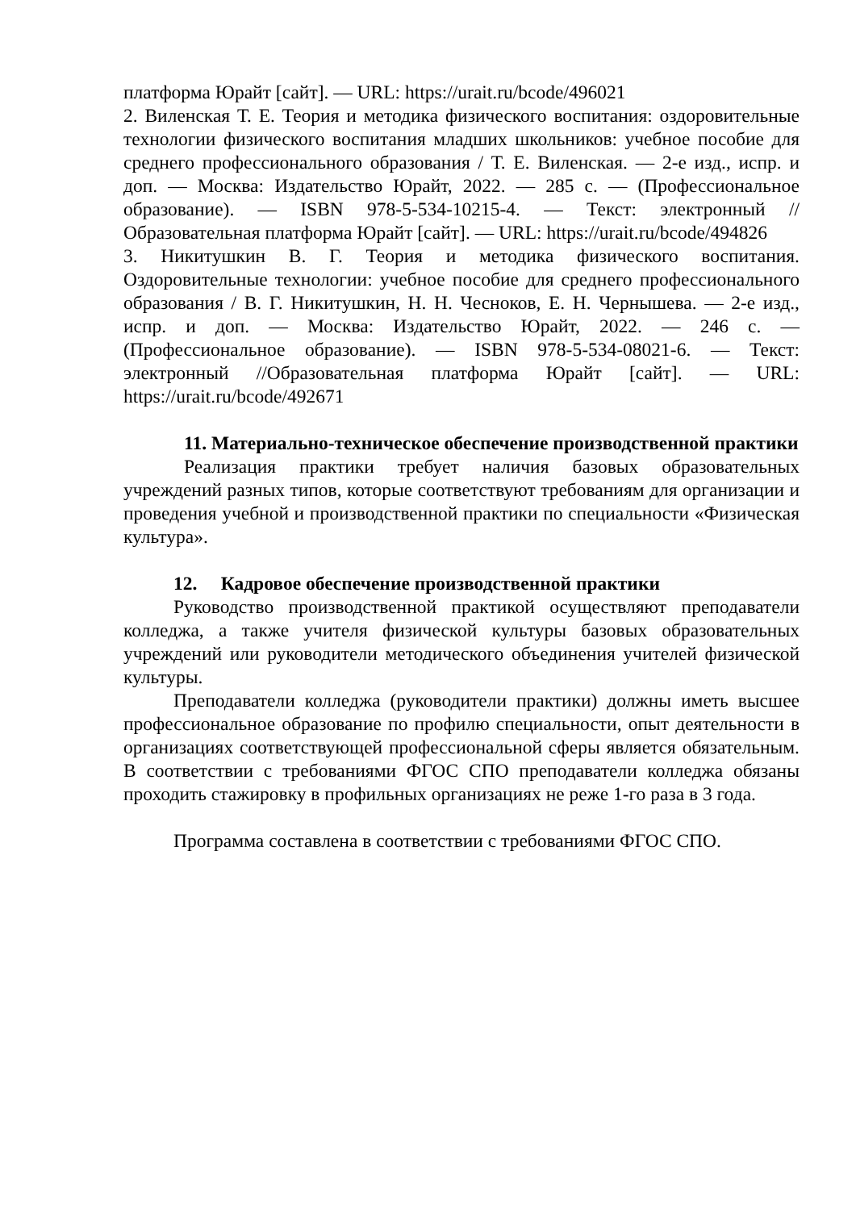платформа Юрайт [сайт]. — URL: https://urait.ru/bcode/496021
2. Виленская Т. Е. Теория и методика физического воспитания: оздоровительные технологии физического воспитания младших школьников: учебное пособие для среднего профессионального образования / Т. Е. Виленская. — 2-е изд., испр. и доп. — Москва: Издательство Юрайт, 2022. — 285 с. — (Профессиональное образование). — ISBN 978-5-534-10215-4. — Текст: электронный // Образовательная платформа Юрайт [сайт]. — URL: https://urait.ru/bcode/494826
3. Никитушкин В. Г. Теория и методика физического воспитания. Оздоровительные технологии: учебное пособие для среднего профессионального образования / В. Г. Никитушкин, Н. Н. Чесноков, Е. Н. Чернышева. — 2-е изд., испр. и доп. — Москва: Издательство Юрайт, 2022. — 246 с. — (Профессиональное образование). — ISBN 978-5-534-08021-6. — Текст: электронный //Образовательная платформа Юрайт [сайт]. — URL: https://urait.ru/bcode/492671
11. Материально-техническое обеспечение производственной практики
Реализация практики требует наличия базовых образовательных учреждений разных типов, которые соответствуют требованиям для организации и проведения учебной и производственной практики по специальности «Физическая культура».
12. Кадровое обеспечение производственной практики
Руководство производственной практикой осуществляют преподаватели колледжа, а также учителя физической культуры базовых образовательных учреждений или руководители методического объединения учителей физической культуры.
Преподаватели колледжа (руководители практики) должны иметь высшее профессиональное образование по профилю специальности, опыт деятельности в организациях соответствующей профессиональной сферы является обязательным. В соответствии с требованиями ФГОС СПО преподаватели колледжа обязаны проходить стажировку в профильных организациях не реже 1-го раза в 3 года.
Программа составлена в соответствии с требованиями ФГОС СПО.